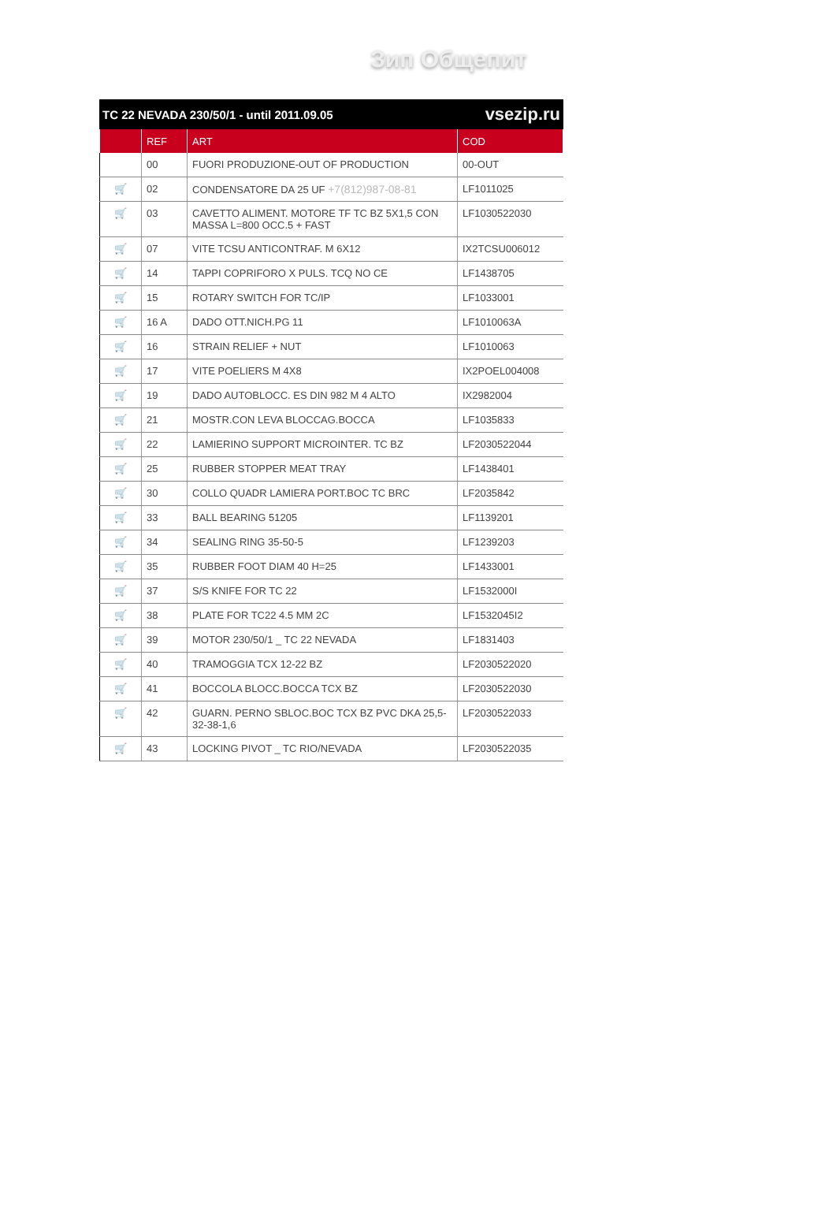Зип Общепит
TC 22 NEVADA 230/50/1 - until 2011.09.05 vsezip.ru
| | REF | ART | COD |
| --- | --- | --- | --- |
| | 00 | FUORI PRODUZIONE-OUT OF PRODUCTION | 00-OUT |
| 🛒 | 02 | CONDENSATORE DA 25 UF +7(812)987-08-81 | LF1011025 |
| 🛒 | 03 | CAVETTO ALIMENT. MOTORE TF TC BZ 5X1,5 CON MASSA L=800 OCC.5 + FAST | LF1030522030 |
| 🛒 | 07 | VITE TCSU ANTICONTRAF. M 6X12 | IX2TCSU006012 |
| 🛒 | 14 | TAPPI COPRIFORO X PULS. TCQ NO CE | LF1438705 |
| 🛒 | 15 | ROTARY SWITCH FOR TC/IP | LF1033001 |
| 🛒 | 16 A | DADO OTT.NICH.PG 11 | LF1010063A |
| 🛒 | 16 | STRAIN RELIEF + NUT | LF1010063 |
| 🛒 | 17 | VITE POELIERS M 4X8 | IX2POEL004008 |
| 🛒 | 19 | DADO AUTOBLOCC. ES DIN 982 M 4 ALTO | IX2982004 |
| 🛒 | 21 | MOSTR.CON LEVA BLOCCAG.BOCCA | LF1035833 |
| 🛒 | 22 | LAMIERINO SUPPORT MICROINTER. TC BZ | LF2030522044 |
| 🛒 | 25 | RUBBER STOPPER MEAT TRAY | LF1438401 |
| 🛒 | 30 | COLLO QUADR LAMIERA PORT.BOC TC BRC | LF2035842 |
| 🛒 | 33 | BALL BEARING 51205 | LF1139201 |
| 🛒 | 34 | SEALING RING 35-50-5 | LF1239203 |
| 🛒 | 35 | RUBBER FOOT DIAM 40 H=25 | LF1433001 |
| 🛒 | 37 | S/S KNIFE FOR TC 22 | LF1532000I |
| 🛒 | 38 | PLATE FOR TC22 4.5 MM 2C | LF1532045I2 |
| 🛒 | 39 | MOTOR 230/50/1 _ TC 22 NEVADA | LF1831403 |
| 🛒 | 40 | TRAMOGGIA TCX 12-22 BZ | LF2030522020 |
| 🛒 | 41 | BOCCOLA BLOCC.BOCCA TCX BZ | LF2030522030 |
| 🛒 | 42 | GUARN. PERNO SBLOC.BOC TCX BZ PVC DKA 25,5-32-38-1,6 | LF2030522033 |
| 🛒 | 43 | LOCKING PIVOT _ TC RIO/NEVADA | LF2030522035 |